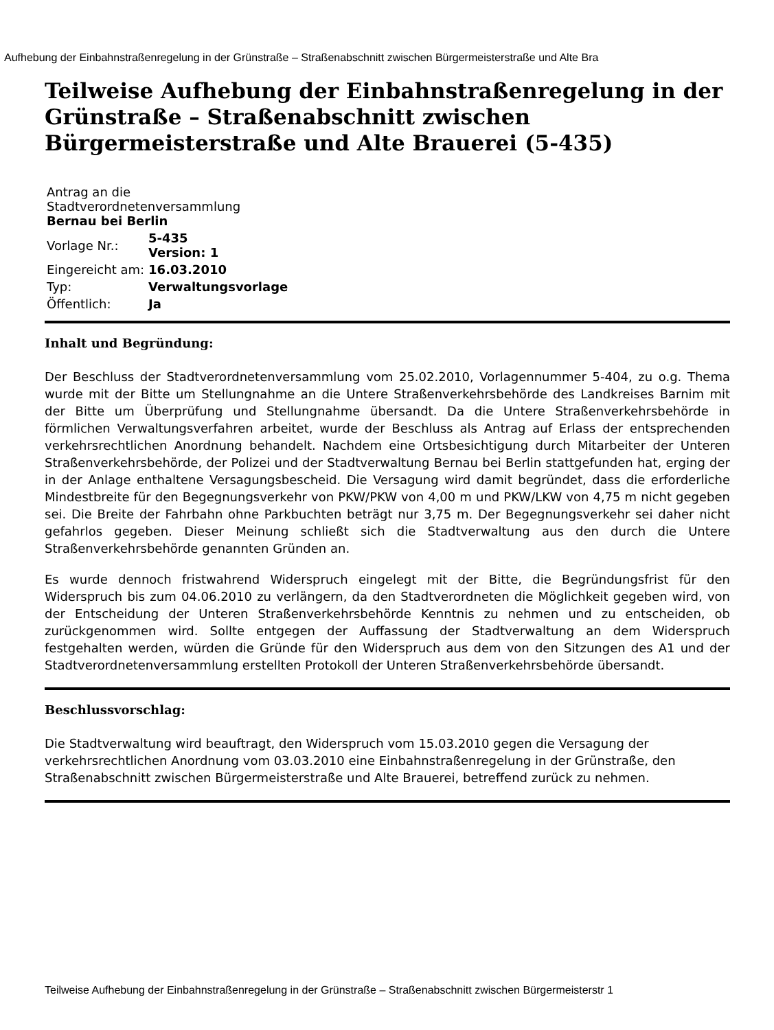Aufhebung der Einbahnstraßenregelung in der Grünstraße – Straßenabschnitt zwischen Bürgermeisterstraße und Alte Bra
Teilweise Aufhebung der Einbahnstraßenregelung in der Grünstraße – Straßenabschnitt zwischen Bürgermeisterstraße und Alte Brauerei (5-435)
| Antrag an die Stadtverordnetenversammlung Bernau bei Berlin | |
| Vorlage Nr.: | 5-435 Version: 1 |
| Eingereicht am: | 16.03.2010 |
| Typ: | Verwaltungsvorlage |
| Öffentlich: | Ja |
Inhalt und Begründung:
Der Beschluss der Stadtverordnetenversammlung vom 25.02.2010, Vorlagennummer 5-404, zu o.g. Thema wurde mit der Bitte um Stellungnahme an die Untere Straßenverkehrsbehörde des Landkreises Barnim mit der Bitte um Überprüfung und Stellungnahme übersandt. Da die Untere Straßenverkehrsbehörde in förmlichen Verwaltungsverfahren arbeitet, wurde der Beschluss als Antrag auf Erlass der entsprechenden verkehrsrechtlichen Anordnung behandelt. Nachdem eine Ortsbesichtigung durch Mitarbeiter der Unteren Straßenverkehrsbehörde, der Polizei und der Stadtverwaltung Bernau bei Berlin stattgefunden hat, erging der in der Anlage enthaltene Versagungsbescheid. Die Versagung wird damit begründet, dass die erforderliche Mindestbreite für den Begegnungsverkehr von PKW/PKW von 4,00 m und PKW/LKW von 4,75 m nicht gegeben sei. Die Breite der Fahrbahn ohne Parkbuchten beträgt nur 3,75 m. Der Begegnungsverkehr sei daher nicht gefahrlos gegeben. Dieser Meinung schließt sich die Stadtverwaltung aus den durch die Untere Straßenverkehrsbehörde genannten Gründen an.
Es wurde dennoch fristwahrend Widerspruch eingelegt mit der Bitte, die Begründungsfrist für den Widerspruch bis zum 04.06.2010 zu verlängern, da den Stadtverordneten die Möglichkeit gegeben wird, von der Entscheidung der Unteren Straßenverkehrsbehörde Kenntnis zu nehmen und zu entscheiden, ob zurückgenommen wird. Sollte entgegen der Auffassung der Stadtverwaltung an dem Widerspruch festgehalten werden, würden die Gründe für den Widerspruch aus dem von den Sitzungen des A1 und der Stadtverordnetenversammlung erstellten Protokoll der Unteren Straßenverkehrsbehörde übersandt.
Beschlussvorschlag:
Die Stadtverwaltung wird beauftragt, den Widerspruch vom 15.03.2010 gegen die Versagung der verkehrsrechtlichen Anordnung vom 03.03.2010 eine Einbahnstraßenregelung in der Grünstraße, den Straßenabschnitt zwischen Bürgermeisterstraße und Alte Brauerei, betreffend zurück zu nehmen.
Teilweise Aufhebung der Einbahnstraßenregelung in der Grünstraße – Straßenabschnitt zwischen Bürgermeisterstr 1